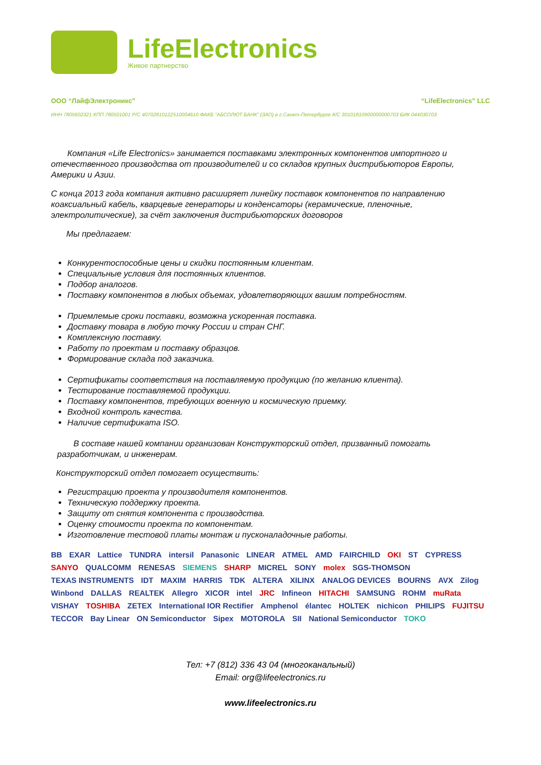LifeElectronics
Живое партнерство
ООО “ЛайфЭлектроникс” “LifeElectronics” LLC
ИНН 7805602321 КПП 780501001 Р/С 40702810122510004610 ФАКБ "АБСОЛЮТ БАНК" (ЗАО) в г.Санкт-Петербурге К/С 30101810900000000703 БИК 044030703
Компания «Life Electronics» занимается поставками электронных компонентов импортного и отечественного производства от производителей и со складов крупных дистрибьюторов Европы, Америки и Азии.
С конца 2013 года компания активно расширяет линейку поставок компонентов по направлению коаксиальный кабель, кварцевые генераторы и конденсаторы (керамические, пленочные, электролитические), за счёт заключения дистрибьюторских договоров
Мы предлагаем:
Конкурентоспособные цены и скидки постоянным клиентам.
Специальные условия для постоянных клиентов.
Подбор аналогов.
Поставку компонентов в любых объемах, удовлетворяющих вашим потребностям.
Приемлемые сроки поставки, возможна ускоренная поставка.
Доставку товара в любую точку России и стран СНГ.
Комплексную поставку.
Работу по проектам и поставку образцов.
Формирование склада под заказчика.
Сертификаты соответствия на поставляемую продукцию (по желанию клиента).
Тестирование поставляемой продукции.
Поставку компонентов, требующих военную и космическую приемку.
Входной контроль качества.
Наличие сертификата ISO.
В составе нашей компании организован Конструкторский отдел, призванный помогать разработчикам, и инженерам.
Конструкторский отдел помогает осуществить:
Регистрацию проекта у производителя компонентов.
Техническую поддержку проекта.
Защиту от снятия компонента с производства.
Оценку стоимости проекта по компонентам.
Изготовление тестовой платы монтаж и пусконаладочные работы.
BB EXAR Lattice TUNDRA intersil Panasonic LINEAR ATMEL AMD FAIRCHILD OKI ST CYPRESS SANYO QUALCOMM RENESAS SIEMENS SHARP MICREL SONY molex SGS-THOMSON TEXAS INSTRUMENTS IDT MAXIM HARRIS TDK ALTERA XILINX ANALOG DEVICES BOURNS AVX Zilog Winbond DALLAS REALTEK Allegro XICOR intel JRC Infineon HITACHI SAMSUNG ROHM muRata VISHAY TOSHIBA ZETEX International IOR Rectifier Amphenol élantec HOLTEK nichicon PHILIPS FUJITSU TECCOR Bay Linear ON Semiconductor Sipex MOTOROLA SII National Semiconductor TOKO
Тел: +7 (812) 336 43 04 (многоканальный)
Email: org@lifeelectronics.ru
www.lifeelectronics.ru